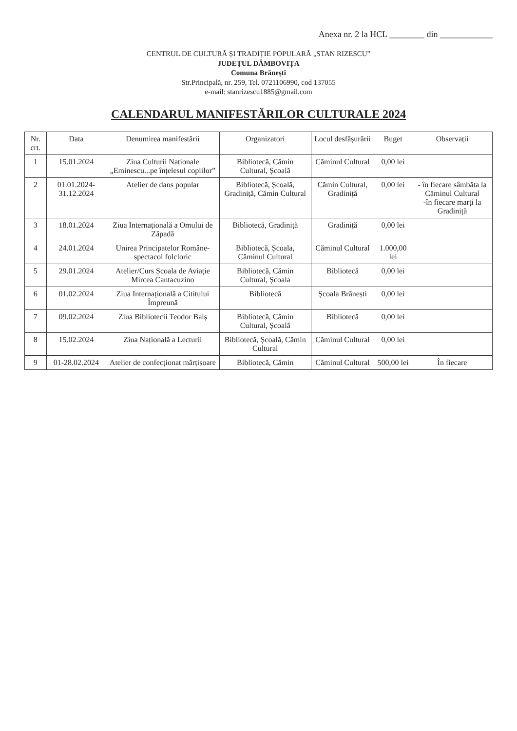Anexa nr. 2 la HCL ________ din ____________
CENTRUL DE CULTURĂ ȘI TRADIȚIE POPULARĂ „STAN RIZESCU”
JUDEȚUL DÂMBOVIȚA
Comuna Brănești
Str.Principală, nr. 259, Tel. 0721106990, cod 137055
e-mail: stanrizescu1885@gmail.com
CALENDARUL MANIFESTĂRILOR CULTURALE 2024
| Nr. crt. | Data | Denumirea manifestării | Organizatori | Locul desfășurării | Buget | Observații |
| --- | --- | --- | --- | --- | --- | --- |
| 1 | 15.01.2024 | Ziua Culturii Naționale „Eminescu...pe înțelesul copiilor” | Bibliotecă, Cămin Cultural, Școală | Căminul Cultural | 0,00 lei | |
| 2 | 01.01.2024-31.12.2024 | Atelier de dans popular | Bibliotecă, Școală, Gradiniță, Cămin Cultural | Cămin Cultural, Gradiniță | 0,00 lei | - în fiecare sâmbăta la Căminul Cultural -în fiecare marți la Gradiniță |
| 3 | 18.01.2024 | Ziua Internațională a Omului de Zăpadă | Bibliotecă, Gradiniță | Gradiniță | 0,00 lei | |
| 4 | 24.01.2024 | Unirea Principatelor Române-spectacol folcloric | Bibliotecă, Școala, Căminul Cultural | Căminul Cultural | 1.000,00 lei | |
| 5 | 29.01.2024 | Atelier/Curs Școala de Aviație Mircea Cantacuzino | Bibliotecă, Cămin Cultural, Școala | Bibliotecă | 0,00 lei | |
| 6 | 01.02.2024 | Ziua Internațională a Cititului Împreună | Bibliotecă | Școala Brănești | 0,00 lei | |
| 7 | 09.02.2024 | Ziua Bibliotecii Teodor Balș | Bibliotecă, Cămin Cultural, Școală | Bibliotecă | 0,00 lei | |
| 8 | 15.02.2024 | Ziua Națională a Lecturii | Bibliotecă, Școală, Cămin Cultural | Căminul Cultural | 0,00 lei | |
| 9 | 01-28.02.2024 | Atelier de confecționat mărțișoare | Bibliotecă, Cămin | Căminul Cultural | 500,00 lei | În fiecare |